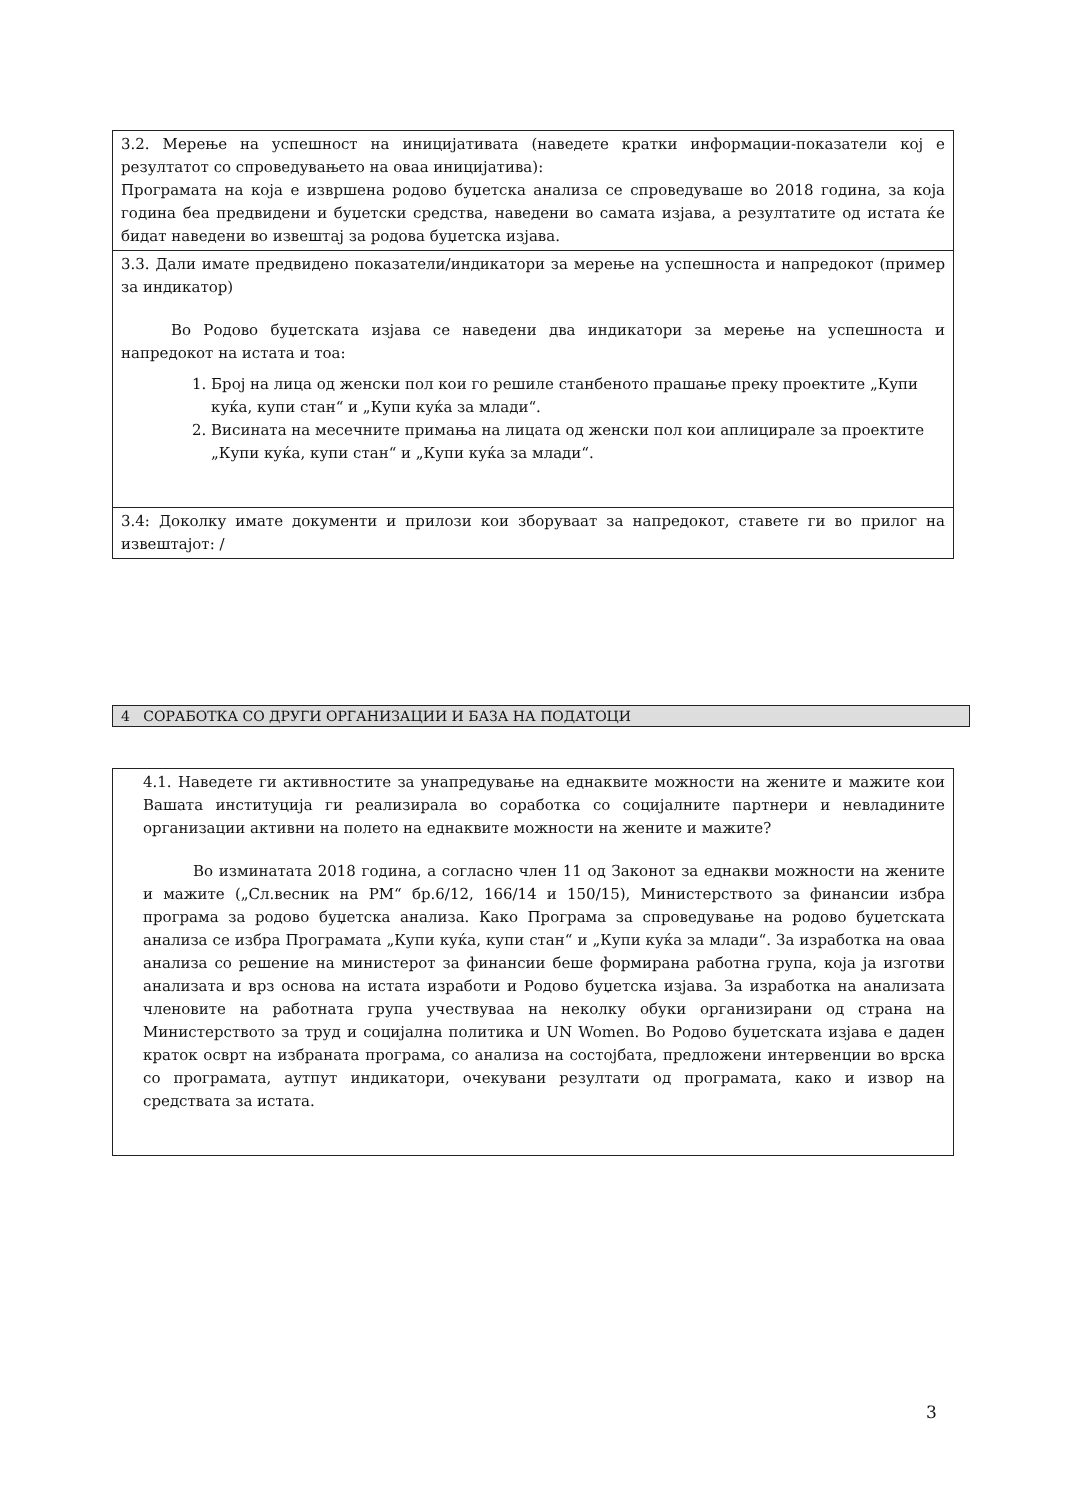3.2. Мерење на успешност на иницијативата (наведете кратки информации-показатели кој е резултатот со спроведувањето на оваа иницијатива):
Програмата на која е извршена родово буџетска анализа се спроведуваше во 2018 година, за која година беа предвидени и буџетски средства, наведени во самата изјава, а резултатите од истата ќе бидат наведени во извештај за родова буџетска изјава.
3.3. Дали имате предвидено показатели/индикатори за мерење на успешноста и напредокот (пример за индикатор)
Во Родово буџетската изјава се наведени два индикатори за мерење на успешноста и напредокот на истата и тоа:
1. Број на лица од женски пол кои го решиле станбеното прашање преку проектите „Купи куќа, купи стан“ и „Купи куќа за млади“.
2. Висината на месечните примања на лицата од женски пол кои аплицирале за проектите „Купи куќа, купи стан“ и „Купи куќа за млади“.
3.4: Доколку имате документи и прилози кои зборуваат за напредокот, ставете ги во прилог на извештајот: /
4 СОРАБОТКА СО ДРУГИ ОРГАНИЗАЦИИ И БАЗА НА ПОДАТОЦИ
4.1. Наведете ги активностите за унапредување на еднаквите можности на жените и мажите кои Вашата институција ги реализирала во соработка со социјалните партнери и невладините организации активни на полето на еднаквите можности на жените и мажите?
Во изминатата 2018 година, а согласно член 11 од Законот за еднакви можности на жените и мажите („Сл.весник на РМ“ бр.6/12, 166/14 и 150/15), Министерството за финансии избра програма за родово буџетска анализа. Како Програма за спроведување на родово буџетската анализа се избра Програмата „Купи куќа, купи стан“ и „Купи куќа за млади“. За изработка на оваа анализа со решение на министерот за финансии беше формирана работна група, која ја изготви анализата и врз основа на истата изработи и Родово буџетска изјава. За изработка на анализата членовите на работната група учествуваа на неколку обуки организирани од страна на Министерството за труд и социјална политика и UN Women. Во Родово буџетската изјава е даден краток осврт на избраната програма, со анализа на состојбата, предложени интервенции во врска со програмата, аутпут индикатори, очекувани резултати од програмата, како и извор на средствата за истата.
3